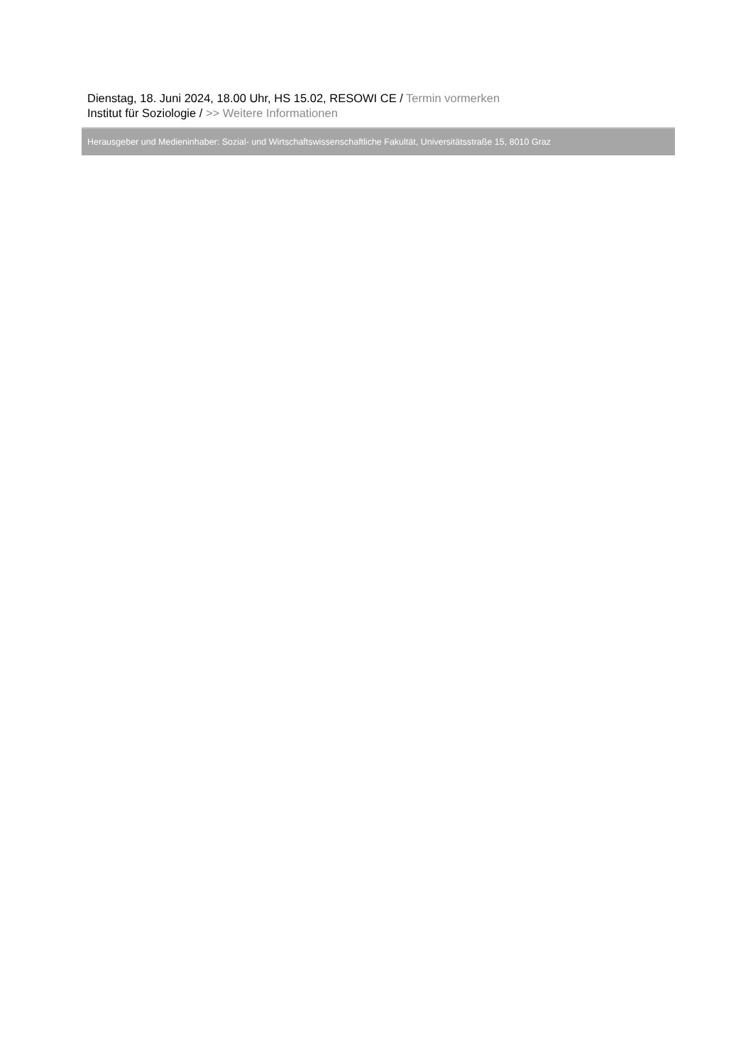Dienstag, 18. Juni 2024, 18.00 Uhr, HS 15.02, RESOWI CE / Termin vormerken
Institut für Soziologie / >> Weitere Informationen
Herausgeber und Medieninhaber: Sozial- und Wirtschaftswissenschaftliche Fakultät, Universitätsstraße 15, 8010 Graz